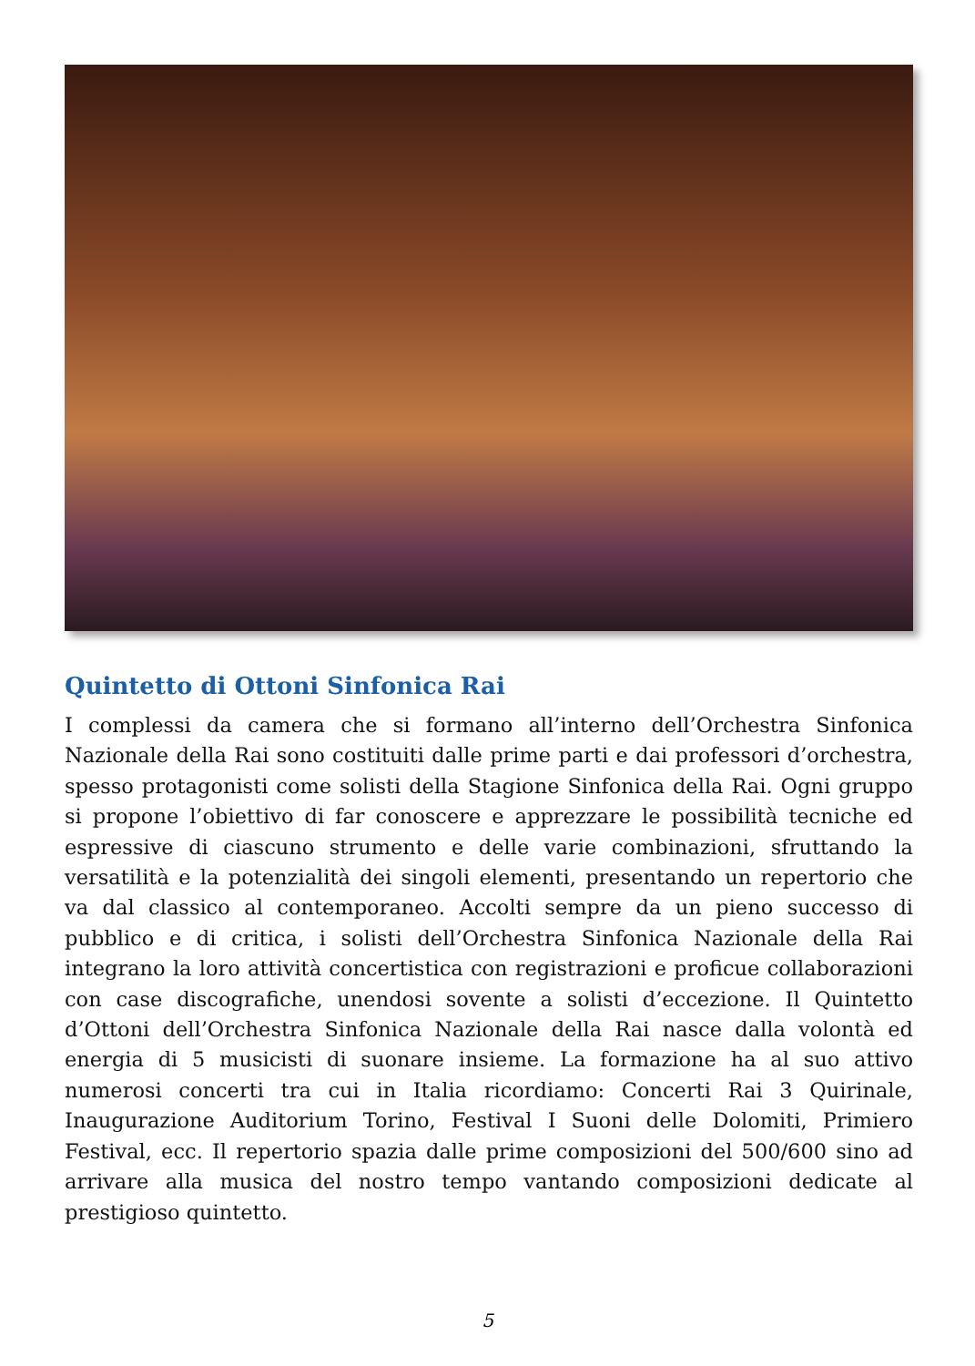Quintetto di Ottoni Sinfonica Rai
I complessi da camera che si formano all’interno dell’Orchestra Sinfonica Nazionale della Rai sono costituiti dalle prime parti e dai professori d’orchestra, spesso protagonisti come solisti della Stagione Sinfonica della Rai. Ogni gruppo si propone l’obiettivo di far conoscere e apprezzare le possibilità tecniche ed espressive di ciascuno strumento e delle varie combinazioni, sfruttando la versatilità e la potenzialità dei singoli elementi, presentando un repertorio che va dal classico al contemporaneo. Accolti sempre da un pieno successo di pubblico e di critica, i solisti dell’Orchestra Sinfonica Nazionale della Rai integrano la loro attività concertistica con registrazioni e proficue collaborazioni con case discografiche, unendosi sovente a solisti d’eccezione. Il Quintetto d’Ottoni dell’Orchestra Sinfonica Nazionale della Rai nasce dalla volontà ed energia di 5 musicisti di suonare insieme. La formazione ha al suo attivo numerosi concerti tra cui in Italia ricordiamo: Concerti Rai 3 Quirinale, Inaugurazione Auditorium Torino, Festival I Suoni delle Dolomiti, Primiero Festival, ecc. Il repertorio spazia dalle prime composizioni del 500/600 sino ad arrivare alla musica del nostro tempo vantando composizioni dedicate al prestigioso quintetto.
5